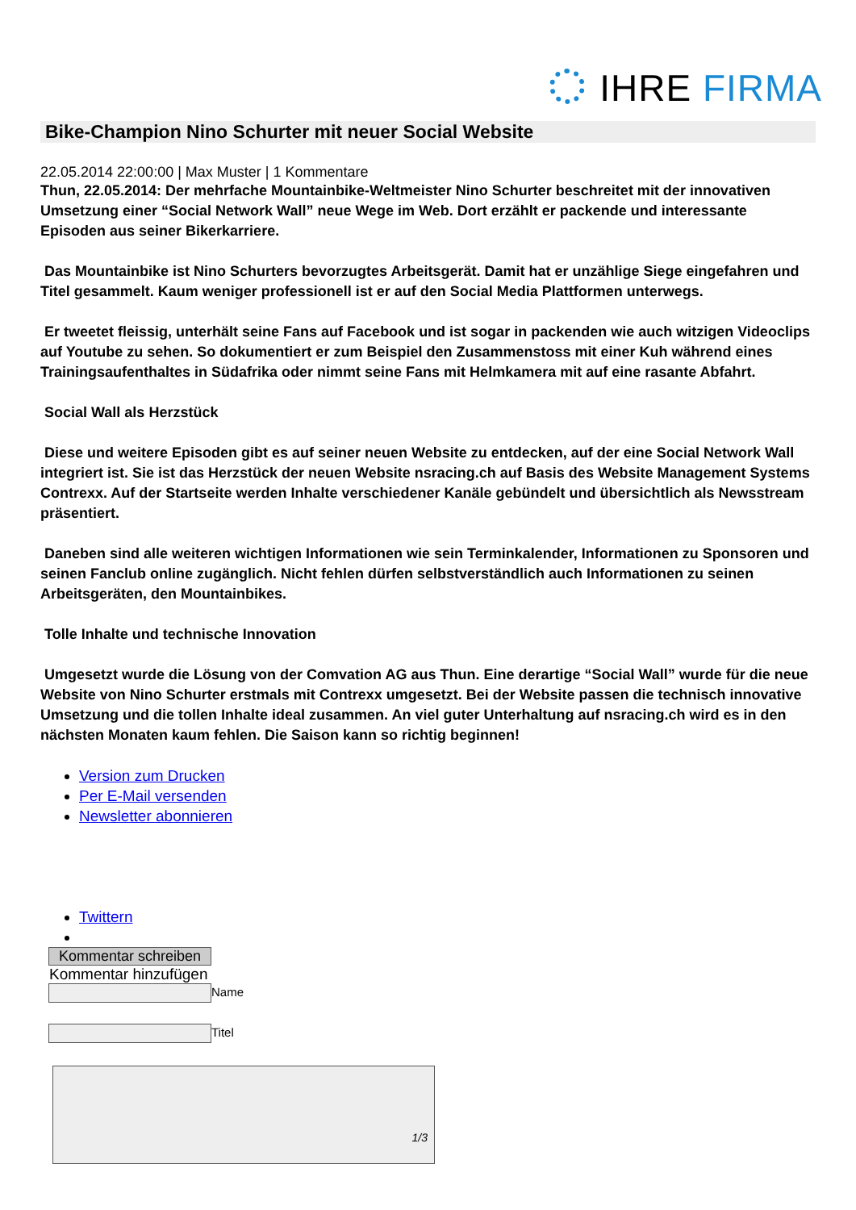IHRE FIRMA
Bike-Champion Nino Schurter mit neuer Social Website
22.05.2014 22:00:00 | Max Muster | 1 Kommentare
Thun, 22.05.2014: Der mehrfache Mountainbike-Weltmeister Nino Schurter beschreitet mit der innovativen Umsetzung einer “Social Network Wall” neue Wege im Web. Dort erzählt er packende und interessante Episoden aus seiner Bikerkarriere.
Das Mountainbike ist Nino Schurters bevorzugtes Arbeitsgerät. Damit hat er unzählige Siege eingefahren und Titel gesammelt. Kaum weniger professionell ist er auf den Social Media Plattformen unterwegs.
Er tweetet fleissig, unterhält seine Fans auf Facebook und ist sogar in packenden wie auch witzigen Videoclips auf Youtube zu sehen. So dokumentiert er zum Beispiel den Zusammenstoss mit einer Kuh während eines Trainingsaufenthaltes in Südafrika oder nimmt seine Fans mit Helmkamera mit auf eine rasante Abfahrt.
Social Wall als Herzstück
Diese und weitere Episoden gibt es auf seiner neuen Website zu entdecken, auf der eine Social Network Wall integriert ist. Sie ist das Herzstück der neuen Website nsracing.ch auf Basis des Website Management Systems Contrexx. Auf der Startseite werden Inhalte verschiedener Kanäle gebündelt und übersichtlich als Newsstream präsentiert.
Daneben sind alle weiteren wichtigen Informationen wie sein Terminkalender, Informationen zu Sponsoren und seinen Fanclub online zugänglich. Nicht fehlen dürfen selbstverständlich auch Informationen zu seinen Arbeitsgeräten, den Mountainbikes.
Tolle Inhalte und technische Innovation
Umgesetzt wurde die Lösung von der Comvation AG aus Thun. Eine derartige “Social Wall” wurde für die neue Website von Nino Schurter erstmals mit Contrexx umgesetzt. Bei der Website passen die technisch innovative Umsetzung und die tollen Inhalte ideal zusammen. An viel guter Unterhaltung auf nsracing.ch wird es in den nächsten Monaten kaum fehlen. Die Saison kann so richtig beginnen!
Version zum Drucken
Per E-Mail versenden
Newsletter abonnieren
Twittern
Kommentar schreiben
Kommentar hinzufügen
Name
Titel
1/3